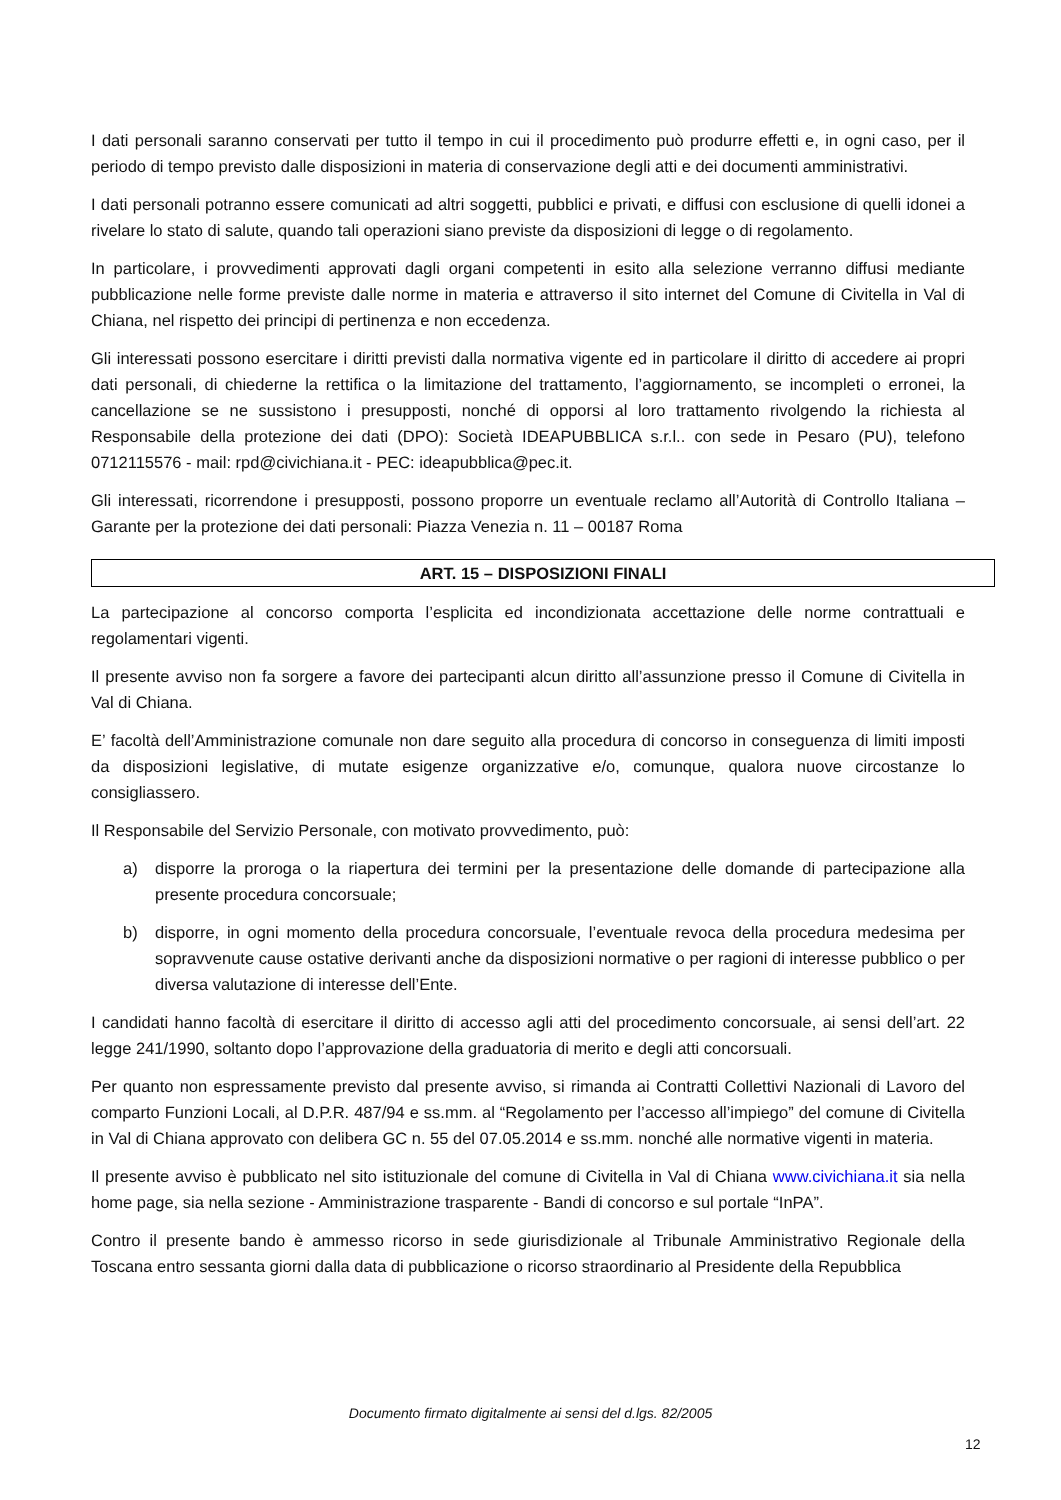I dati personali saranno conservati per tutto il tempo in cui il procedimento può produrre effetti e, in ogni caso, per il periodo di tempo previsto dalle disposizioni in materia di conservazione degli atti e dei documenti amministrativi.
I dati personali potranno essere comunicati ad altri soggetti, pubblici e privati, e diffusi con esclusione di quelli idonei a rivelare lo stato di salute, quando tali operazioni siano previste da disposizioni di legge o di regolamento.
In particolare, i provvedimenti approvati dagli organi competenti in esito alla selezione verranno diffusi mediante pubblicazione nelle forme previste dalle norme in materia e attraverso il sito internet del Comune di Civitella in Val di Chiana, nel rispetto dei principi di pertinenza e non eccedenza.
Gli interessati possono esercitare i diritti previsti dalla normativa vigente ed in particolare il diritto di accedere ai propri dati personali, di chiederne la rettifica o la limitazione del trattamento, l’aggiornamento, se incompleti o erronei, la cancellazione se ne sussistono i presupposti, nonché di opporsi al loro trattamento rivolgendo la richiesta al Responsabile della protezione dei dati (DPO): Società IDEAPUBBLICA s.r.l.. con sede in Pesaro (PU), telefono 0712115576 - mail: rpd@civichiana.it - PEC: ideapubblica@pec.it.
Gli interessati, ricorrendone i presupposti, possono proporre un eventuale reclamo all’Autorità di Controllo Italiana – Garante per la protezione dei dati personali: Piazza Venezia n. 11 – 00187 Roma
ART. 15 – DISPOSIZIONI FINALI
La partecipazione al concorso comporta l’esplicita ed incondizionata accettazione delle norme contrattuali e regolamentari vigenti.
Il presente avviso non fa sorgere a favore dei partecipanti alcun diritto all’assunzione presso il Comune di Civitella in Val di Chiana.
E’ facoltà dell’Amministrazione comunale non dare seguito alla procedura di concorso in conseguenza di limiti imposti da disposizioni legislative, di mutate esigenze organizzative e/o, comunque, qualora nuove circostanze lo consigliassero.
Il Responsabile del Servizio Personale, con motivato provvedimento, può:
a) disporre la proroga o la riapertura dei termini per la presentazione delle domande di partecipazione alla presente procedura concorsuale;
b) disporre, in ogni momento della procedura concorsuale, l’eventuale revoca della procedura medesima per sopravvenute cause ostative derivanti anche da disposizioni normative o per ragioni di interesse pubblico o per diversa valutazione di interesse dell’Ente.
I candidati hanno facoltà di esercitare il diritto di accesso agli atti del procedimento concorsuale, ai sensi dell’art. 22 legge 241/1990, soltanto dopo l’approvazione della graduatoria di merito e degli atti concorsuali.
Per quanto non espressamente previsto dal presente avviso, si rimanda ai Contratti Collettivi Nazionali di Lavoro del comparto Funzioni Locali, al D.P.R. 487/94 e ss.mm. al “Regolamento per l’accesso all’impiego” del comune di Civitella in Val di Chiana approvato con delibera GC n. 55 del 07.05.2014 e ss.mm. nonché alle normative vigenti in materia.
Il presente avviso è pubblicato nel sito istituzionale del comune di Civitella in Val di Chiana www.civichiana.it sia nella home page, sia nella sezione - Amministrazione trasparente - Bandi di concorso e sul portale “InPA”.
Contro il presente bando è ammesso ricorso in sede giurisdizionale al Tribunale Amministrativo Regionale della Toscana entro sessanta giorni dalla data di pubblicazione o ricorso straordinario al Presidente della Repubblica
Documento firmato digitalmente ai sensi del d.lgs. 82/2005
12